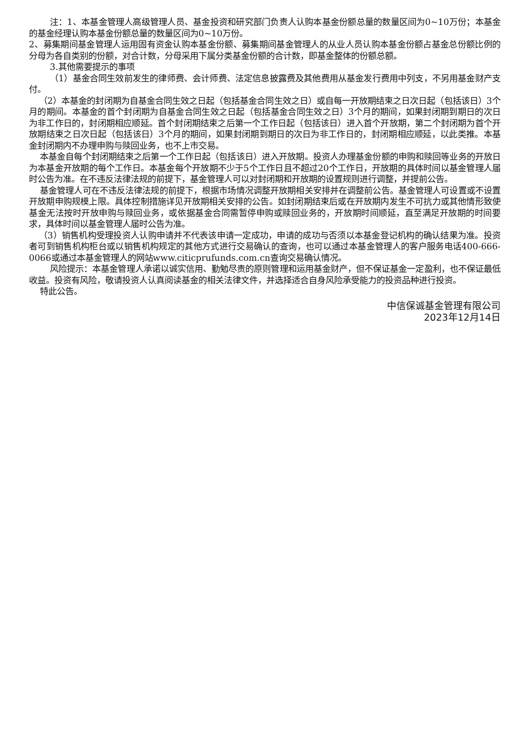注：1、本基金管理人高级管理人员、基金投资和研究部门负责人认购本基金份额总量的数量区间为0~10万份；本基金的基金经理认购本基金份额总量的数量区间为0~10万份。
2、募集期间基金管理人运用固有资金认购本基金份额、募集期间基金管理人的从业人员认购本基金份额占基金总份额比例的分母为各自类别的份额，对合计数，分母采用下属分类基金份额的合计数，即基金整体的份额总额。
3.其他需要提示的事项
（1）基金合同生效前发生的律师费、会计师费、法定信息披露费及其他费用从基金发行费用中列支，不另用基金财产支付。
（2）本基金的封闭期为自基金合同生效之日起（包括基金合同生效之日）或自每一开放期结束之日次日起（包括该日）3个月的期间。本基金的首个封闭期为自基金合同生效之日起（包括基金合同生效之日）3个月的期间，如果封闭期到期日的次日为非工作日的，封闭期相应顺延。首个封闭期结束之后第一个工作日起（包括该日）进入首个开放期，第二个封闭期为首个开放期结束之日次日起（包括该日）3个月的期间，如果封闭期到期日的次日为非工作日的，封闭期相应顺延，以此类推。本基金封闭期内不办理申购与赎回业务，也不上市交易。
本基金自每个封闭期结束之后第一个工作日起（包括该日）进入开放期。投资人办理基金份额的申购和赎回等业务的开放日为本基金开放期的每个工作日。本基金每个开放期不少于5个工作日且不超过20个工作日，开放期的具体时间以基金管理人届时公告为准。在不违反法律法规的前提下，基金管理人可以对封闭期和开放期的设置规则进行调整，并提前公告。
基金管理人可在不违反法律法规的前提下，根据市场情况调整开放期相关安排并在调整前公告。基金管理人可设置或不设置开放期申购规模上限。具体控制措施详见开放期相关安排的公告。如封闭期结束后或在开放期内发生不可抗力或其他情形致使基金无法按时开放申购与赎回业务，或依据基金合同需暂停申购或赎回业务的，开放期时间顺延，直至满足开放期的时间要求，具体时间以基金管理人届时公告为准。
（3）销售机构受理投资人认购申请并不代表该申请一定成功，申请的成功与否须以本基金登记机构的确认结果为准。投资者可到销售机构柜台或以销售机构规定的其他方式进行交易确认的查询，也可以通过本基金管理人的客户服务电话400-666-0066或通过本基金管理人的网站www.citicprufunds.com.cn查询交易确认情况。
风险提示：本基金管理人承诺以诚实信用、勤勉尽责的原则管理和运用基金财产，但不保证基金一定盈利，也不保证最低收益。投资有风险，敬请投资人认真阅读基金的相关法律文件，并选择适合自身风险承受能力的投资品种进行投资。
特此公告。
中信保诚基金管理有限公司
2023年12月14日